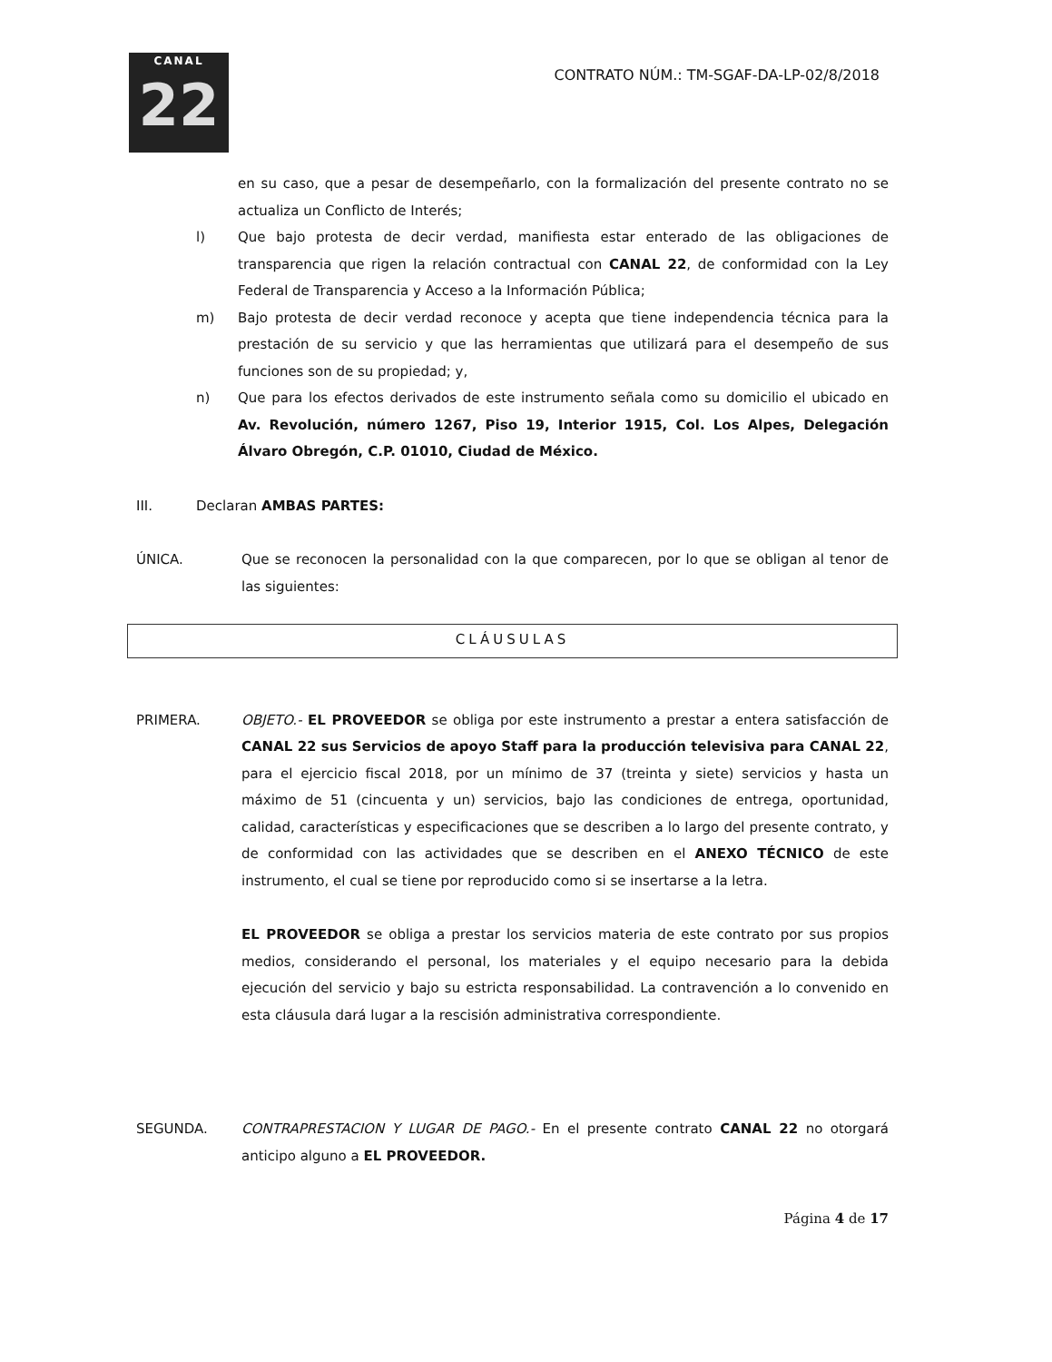CANAL
22
CONTRATO NÚM.: TM-SGAF-DA-LP-02/8/2018
en su caso, que a pesar de desempeñarlo, con la formalización del presente contrato no se actualiza un Conflicto de Interés;
l) Que bajo protesta de decir verdad, manifiesta estar enterado de las obligaciones de transparencia que rigen la relación contractual con CANAL 22, de conformidad con la Ley Federal de Transparencia y Acceso a la Información Pública;
m) Bajo protesta de decir verdad reconoce y acepta que tiene independencia técnica para la prestación de su servicio y que las herramientas que utilizará para el desempeño de sus funciones son de su propiedad; y,
n) Que para los efectos derivados de este instrumento señala como su domicilio el ubicado en Av. Revolución, número 1267, Piso 19, Interior 1915, Col. Los Alpes, Delegación Álvaro Obregón, C.P. 01010, Ciudad de México.
III. Declaran AMBAS PARTES:
ÚNICA. Que se reconocen la personalidad con la que comparecen, por lo que se obligan al tenor de las siguientes:
CLÁUSULAS
PRIMERA. OBJETO.- EL PROVEEDOR se obliga por este instrumento a prestar a entera satisfacción de CANAL 22 sus Servicios de apoyo Staff para la producción televisiva para CANAL 22, para el ejercicio fiscal 2018, por un mínimo de 37 (treinta y siete) servicios y hasta un máximo de 51 (cincuenta y un) servicios, bajo las condiciones de entrega, oportunidad, calidad, características y especificaciones que se describen a lo largo del presente contrato, y de conformidad con las actividades que se describen en el ANEXO TÉCNICO de este instrumento, el cual se tiene por reproducido como si se insertarse a la letra.
EL PROVEEDOR se obliga a prestar los servicios materia de este contrato por sus propios medios, considerando el personal, los materiales y el equipo necesario para la debida ejecución del servicio y bajo su estricta responsabilidad. La contravención a lo convenido en esta cláusula dará lugar a la rescisión administrativa correspondiente.
SEGUNDA. CONTRAPRESTACION Y LUGAR DE PAGO.- En el presente contrato CANAL 22 no otorgará anticipo alguno a EL PROVEEDOR.
Página 4 de 17